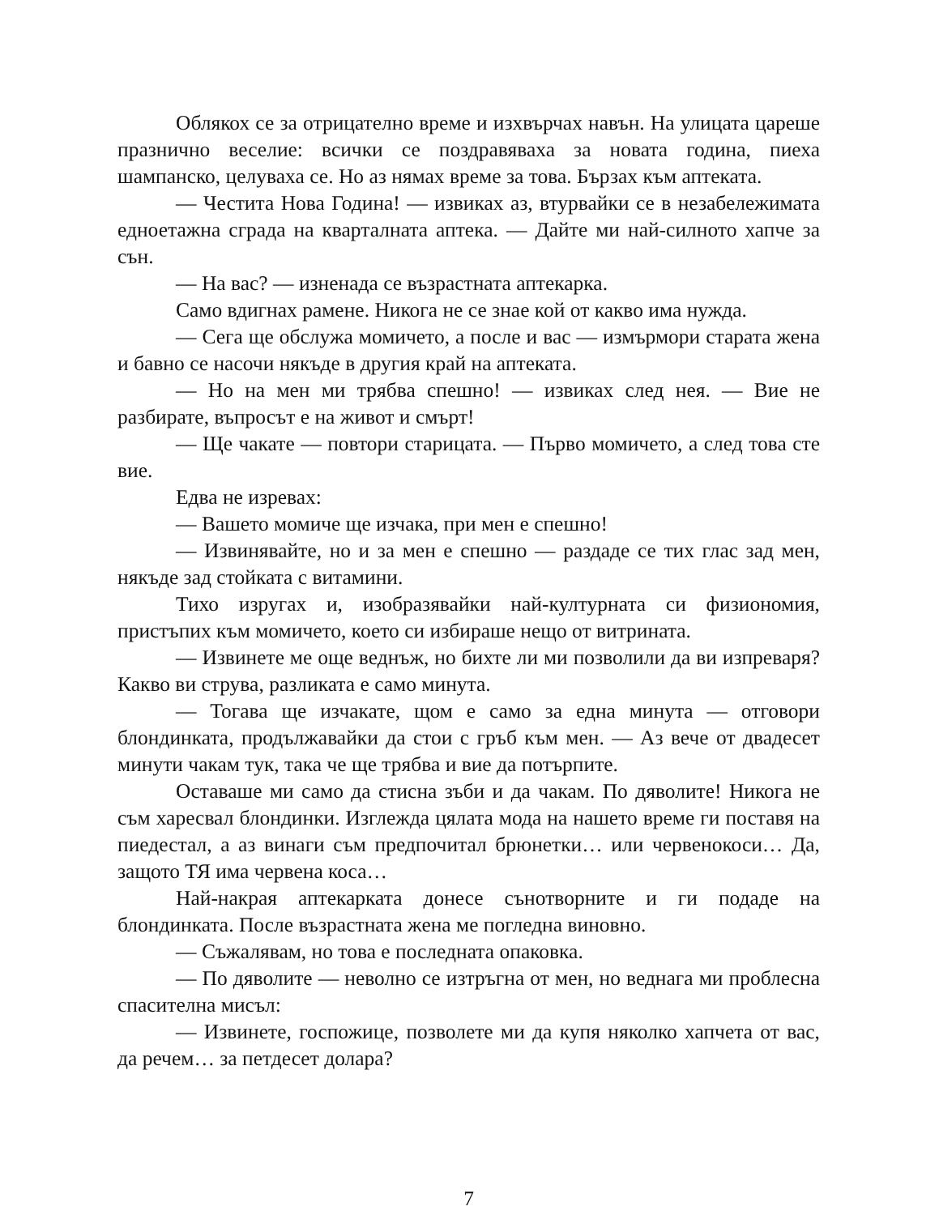Облякох се за отрицателно време и изхвърчах навън. На улицата цареше празнично веселие: всички се поздравяваха за новата година, пиеха шампанско, целуваха се. Но аз нямах време за това. Бързах към аптеката.
— Честита Нова Година! — извиках аз, втурвайки се в незабележимата едноетажна сграда на кварталната аптека. — Дайте ми най-силното хапче за сън.
— На вас? — изненада се възрастната аптекарка.
Само вдигнах рамене. Никога не се знае кой от какво има нужда.
— Сега ще обслужа момичето, а после и вас — измърмори старата жена и бавно се насочи някъде в другия край на аптеката.
— Но на мен ми трябва спешно! — извиках след нея. — Вие не разбирате, въпросът е на живот и смърт!
— Ще чакате — повтори старицата. — Първо момичето, а след това сте вие.
Едва не изревах:
— Вашето момиче ще изчака, при мен е спешно!
— Извинявайте, но и за мен е спешно — раздаде се тих глас зад мен, някъде зад стойката с витамини.
Тихо изругах и, изобразявайки най-културната си физиономия, пристъпих към момичето, което си избираше нещо от витрината.
— Извинете ме още веднъж, но бихте ли ми позволили да ви изпреваря? Какво ви струва, разликата е само минута.
— Тогава ще изчакате, щом е само за една минута — отговори блондинката, продължавайки да стои с гръб към мен. — Аз вече от двадесет минути чакам тук, така че ще трябва и вие да потърпите.
Оставаше ми само да стисна зъби и да чакам. По дяволите! Никога не съм харесвал блондинки. Изглежда цялата мода на нашето време ги поставя на пиедестал, а аз винаги съм предпочитал брюнетки… или червенокоси… Да, защото ТЯ има червена коса…
Най-накрая аптекарката донесе сънотворните и ги подаде на блондинката. После възрастната жена ме погледна виновно.
— Съжалявам, но това е последната опаковка.
— По дяволите — неволно се изтръгна от мен, но веднага ми проблесна спасителна мисъл:
— Извинете, госпожице, позволете ми да купя няколко хапчета от вас, да речем… за петдесет долара?
7